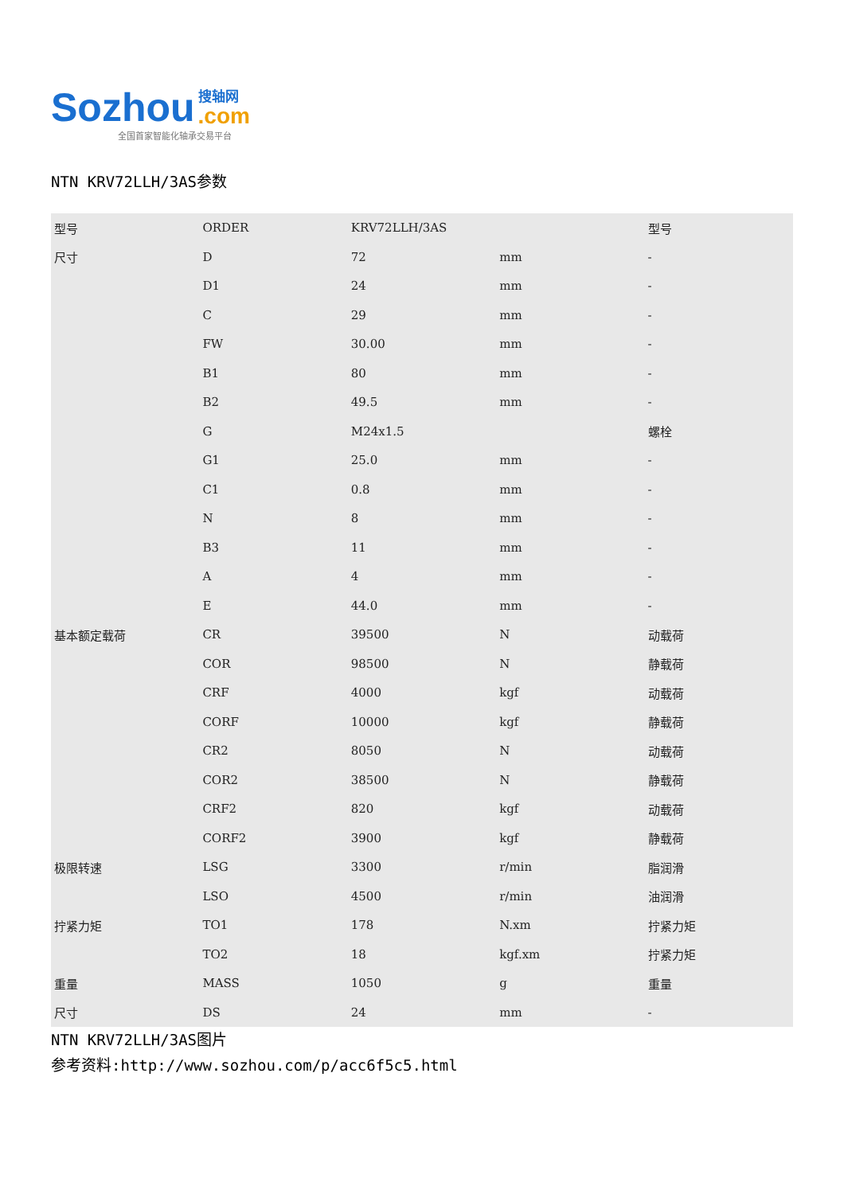Sozhou 搜轴网.com
全国首家智能化轴承交易平台
NTN KRV72LLH/3AS参数
| 型号 | ORDER | KRV72LLH/3AS | | 型号 |
| 尺寸 | D | 72 | mm | - |
| | D1 | 24 | mm | - |
| | C | 29 | mm | - |
| | FW | 30.00 | mm | - |
| | B1 | 80 | mm | - |
| | B2 | 49.5 | mm | - |
| | G | M24x1.5 | | 螺栓 |
| | G1 | 25.0 | mm | - |
| | C1 | 0.8 | mm | - |
| | N | 8 | mm | - |
| | B3 | 11 | mm | - |
| | A | 4 | mm | - |
| | E | 44.0 | mm | - |
| 基本额定载荷 | CR | 39500 | N | 动载荷 |
| | COR | 98500 | N | 静载荷 |
| | CRF | 4000 | kgf | 动载荷 |
| | CORF | 10000 | kgf | 静载荷 |
| | CR2 | 8050 | N | 动载荷 |
| | COR2 | 38500 | N | 静载荷 |
| | CRF2 | 820 | kgf | 动载荷 |
| | CORF2 | 3900 | kgf | 静载荷 |
| 极限转速 | LSG | 3300 | r/min | 脂润滑 |
| | LSO | 4500 | r/min | 油润滑 |
| 拧紧力矩 | TO1 | 178 | N.xm | 拧紧力矩 |
| | TO2 | 18 | kgf.xm | 拧紧力矩 |
| 重量 | MASS | 1050 | g | 重量 |
| 尺寸 | DS | 24 | mm | - |
NTN KRV72LLH/3AS图片
参考资料:http://www.sozhou.com/p/acc6f5c5.html